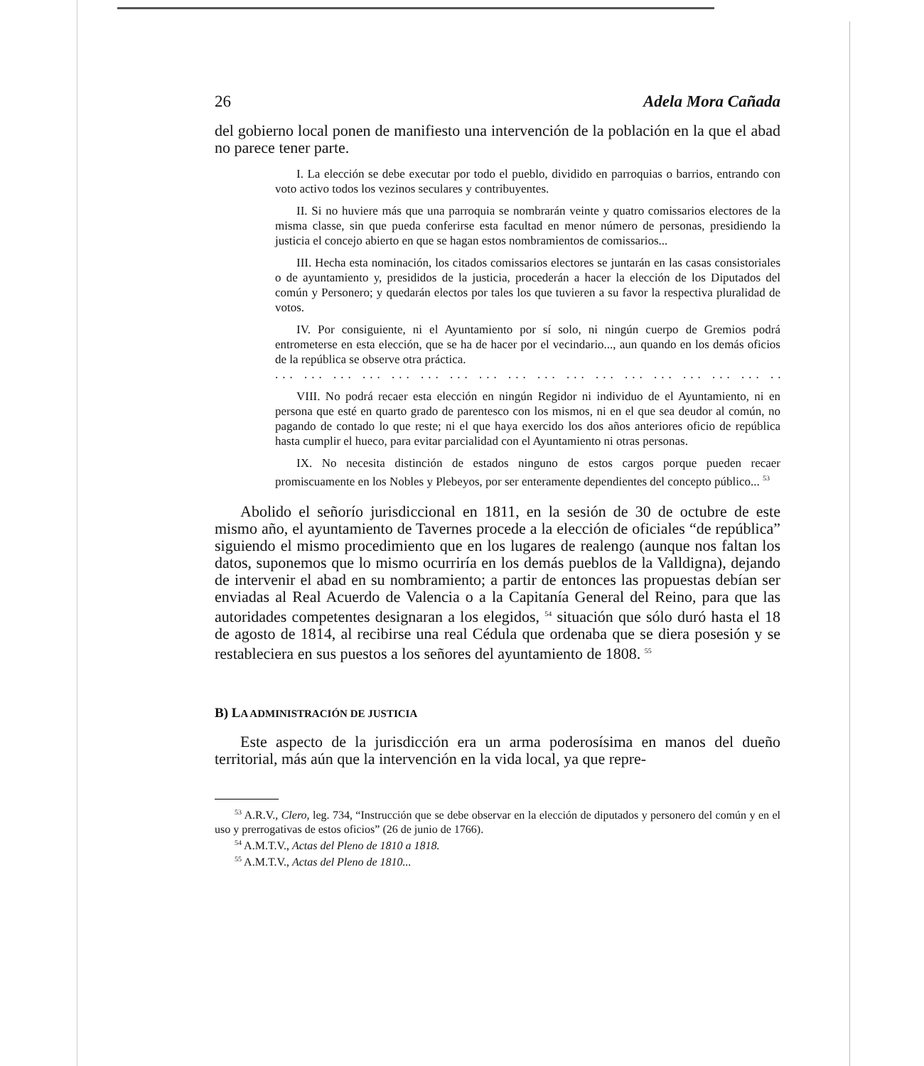26 Adela Mora Cañada
del gobierno local ponen de manifiesto una intervención de la población en la que el abad no parece tener parte.
I. La elección se debe executar por todo el pueblo, dividido en parroquias o barrios, entrando con voto activo todos los vezinos seculares y contribuyentes.
II. Si no huviere más que una parroquia se nombrarán veinte y quatro comissarios electores de la misma classe, sin que pueda conferirse esta facultad en menor número de personas, presidiendo la justicia el concejo abierto en que se hagan estos nombramientos de comissarios...
III. Hecha esta nominación, los citados comissarios electores se juntarán en las casas consistoriales o de ayuntamiento y, presididos de la justicia, procederán a hacer la elección de los Diputados del común y Personero; y quedarán electos por tales los que tuvieren a su favor la respectiva pluralidad de votos.
IV. Por consiguiente, ni el Ayuntamiento por sí solo, ni ningún cuerpo de Gremios podrá entrometerse en esta elección, que se ha de hacer por el vecindario..., aun quando en los demás oficios de la república se observe otra práctica.
... ... ... ... ... ... ... ... ... ... ... ... ... ... ... ... ... ... ... ... ...
VIII. No podrá recaer esta elección en ningún Regidor ni individuo de el Ayuntamiento, ni en persona que esté en quarto grado de parentesco con los mismos, ni en el que sea deudor al común, no pagando de contado lo que reste; ni el que haya exercido los dos años anteriores oficio de república hasta cumplir el hueco, para evitar parcialidad con el Ayuntamiento ni otras personas.
IX. No necesita distinción de estados ninguno de estos cargos porque pueden recaer promiscuamente en los Nobles y Plebeyos, por ser enteramente dependientes del concepto público... <sup>53</sup>
Abolido el señorío jurisdiccional en 1811, en la sesión de 30 de octubre de este mismo año, el ayuntamiento de Tavernes procede a la elección de oficiales “de república” siguiendo el mismo procedimiento que en los lugares de realengo (aunque nos faltan los datos, suponemos que lo mismo ocurriría en los demás pueblos de la Valldigna), dejando de intervenir el abad en su nombramiento; a partir de entonces las propuestas debían ser enviadas al Real Acuerdo de Valencia o a la Capitanía General del Reino, para que las autoridades competentes designaran a los elegidos, <sup>54</sup> situación que sólo duró hasta el 18 de agosto de 1814, al recibirse una real Cédula que ordenaba que se diera posesión y se restableciera en sus puestos a los señores del ayuntamiento de 1808. <sup>55</sup>
B) LA ADMINISTRACIÓN DE JUSTICIA
Este aspecto de la jurisdicción era un arma poderosísima en manos del dueño territorial, más aún que la intervención en la vida local, ya que repre-
<sup>53</sup> A.R.V., Clero, leg. 734, “Instrucción que se debe observar en la elección de diputados y personero del común y en el uso y prerrogativas de estos oficios” (26 de junio de 1766).
<sup>54</sup> A.M.T.V., Actas del Pleno de 1810 a 1818.
<sup>55</sup> A.M.T.V., Actas del Pleno de 1810...